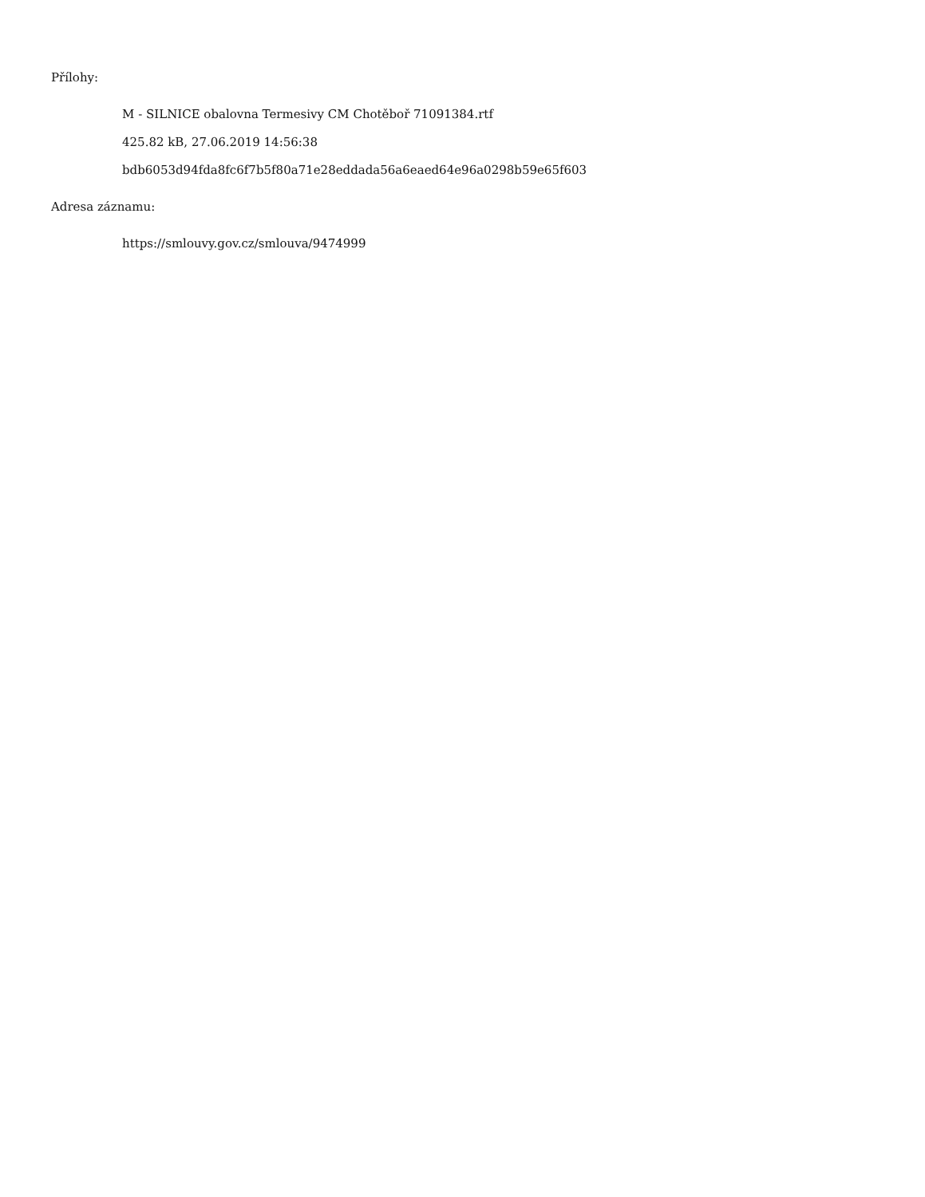Přílohy:
M - SILNICE obalovna Termesivy CM Chotěboř 71091384.rtf
425.82 kB, 27.06.2019 14:56:38
bdb6053d94fda8fc6f7b5f80a71e28eddada56a6eaed64e96a0298b59e65f603
Adresa záznamu:
https://smlouvy.gov.cz/smlouva/9474999